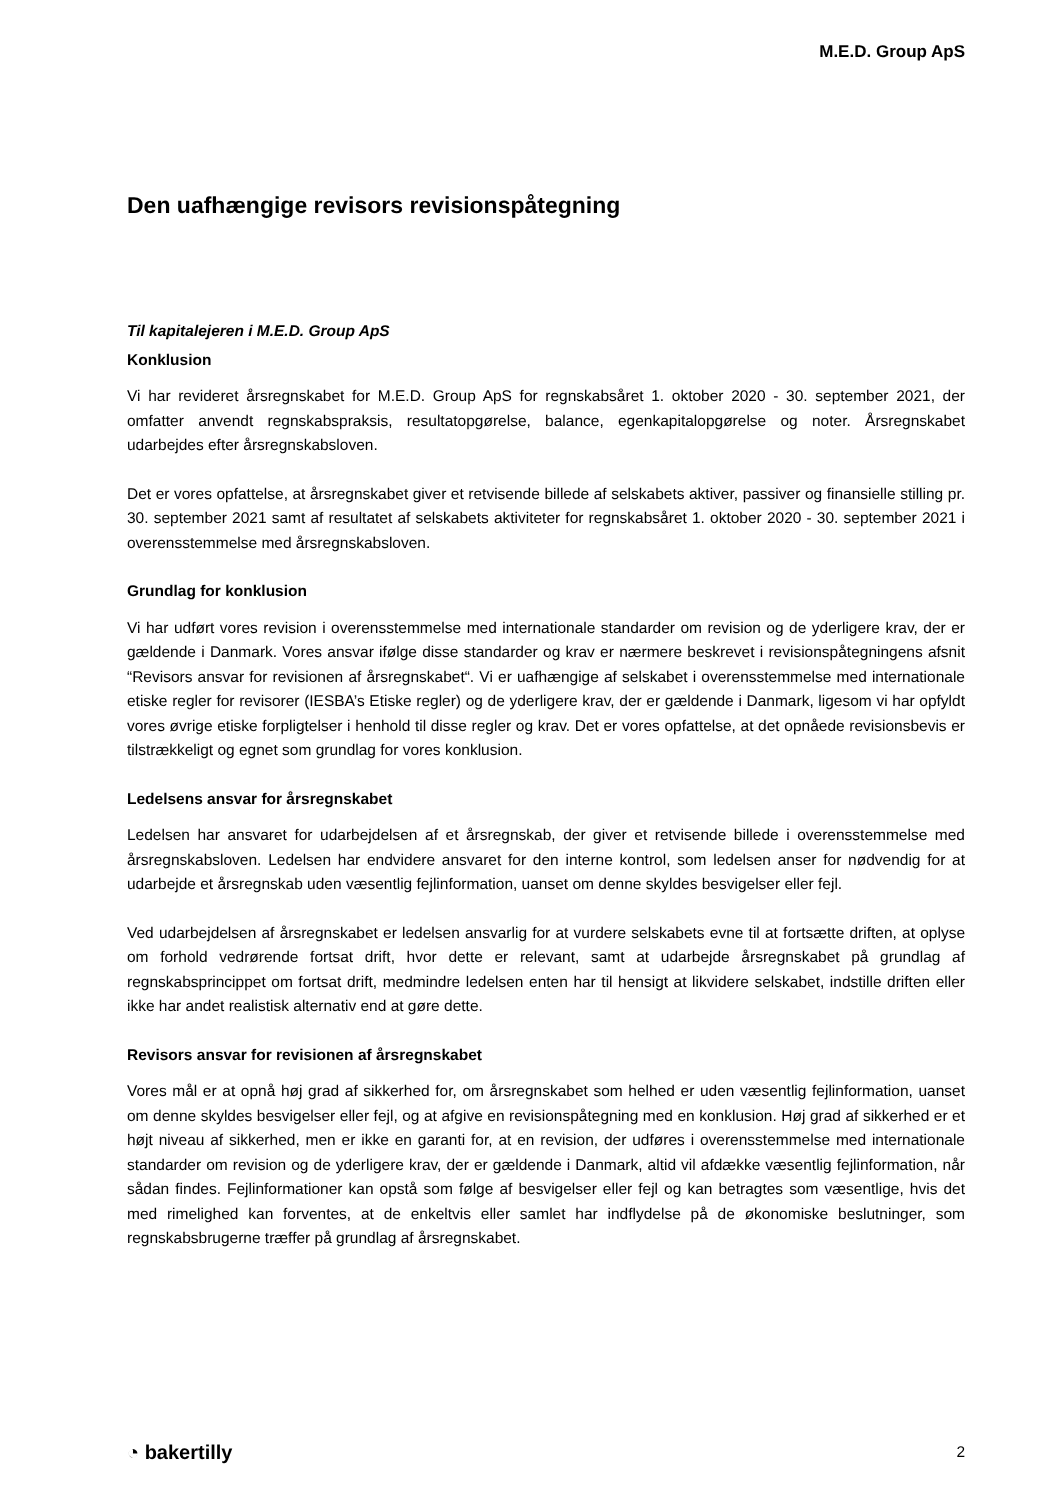M.E.D. Group ApS
Den uafhængige revisors revisionspåtegning
Til kapitalejeren i M.E.D. Group ApS
Konklusion
Vi har revideret årsregnskabet for M.E.D. Group ApS for regnskabsåret 1. oktober 2020 - 30. september 2021, der omfatter anvendt regnskabspraksis, resultatopgørelse, balance, egenkapitalopgørelse og noter. Årsregnskabet udarbejdes efter årsregnskabsloven.
Det er vores opfattelse, at årsregnskabet giver et retvisende billede af selskabets aktiver, passiver og finansielle stilling pr. 30. september 2021 samt af resultatet af selskabets aktiviteter for regnskabsåret 1. oktober 2020 - 30. september 2021 i overensstemmelse med årsregnskabsloven.
Grundlag for konklusion
Vi har udført vores revision i overensstemmelse med internationale standarder om revision og de yderligere krav, der er gældende i Danmark. Vores ansvar ifølge disse standarder og krav er nærmere beskrevet i revisionspåtegningens afsnit “Revisors ansvar for revisionen af årsregnskabet“. Vi er uafhængige af selskabet i overensstemmelse med internationale etiske regler for revisorer (IESBA’s Etiske regler) og de yderligere krav, der er gældende i Danmark, ligesom vi har opfyldt vores øvrige etiske forpligtelser i henhold til disse regler og krav. Det er vores opfattelse, at det opnåede revisionsbevis er tilstrækkeligt og egnet som grundlag for vores konklusion.
Ledelsens ansvar for årsregnskabet
Ledelsen har ansvaret for udarbejdelsen af et årsregnskab, der giver et retvisende billede i overensstemmelse med årsregnskabsloven. Ledelsen har endvidere ansvaret for den interne kontrol, som ledelsen anser for nødvendig for at udarbejde et årsregnskab uden væsentlig fejlinformation, uanset om denne skyldes besvigelser eller fejl.
Ved udarbejdelsen af årsregnskabet er ledelsen ansvarlig for at vurdere selskabets evne til at fortsætte driften, at oplyse om forhold vedrørende fortsat drift, hvor dette er relevant, samt at udarbejde årsregnskabet på grundlag af regnskabsprincippet om fortsat drift, medmindre ledelsen enten har til hensigt at likvidere selskabet, indstille driften eller ikke har andet realistisk alternativ end at gøre dette.
Revisors ansvar for revisionen af årsregnskabet
Vores mål er at opnå høj grad af sikkerhed for, om årsregnskabet som helhed er uden væsentlig fejlinformation, uanset om denne skyldes besvigelser eller fejl, og at afgive en revisionspåtegning med en konklusion. Høj grad af sikkerhed er et højt niveau af sikkerhed, men er ikke en garanti for, at en revision, der udføres i overensstemmelse med internationale standarder om revision og de yderligere krav, der er gældende i Danmark, altid vil afdække væsentlig fejlinformation, når sådan findes. Fejlinformationer kan opstå som følge af besvigelser eller fejl og kan betragtes som væsentlige, hvis det med rimelighed kan forventes, at de enkeltvis eller samlet har indflydelse på de økonomiske beslutninger, som regnskabsbrugerne træffer på grundlag af årsregnskabet.
◔ bakertilly 2